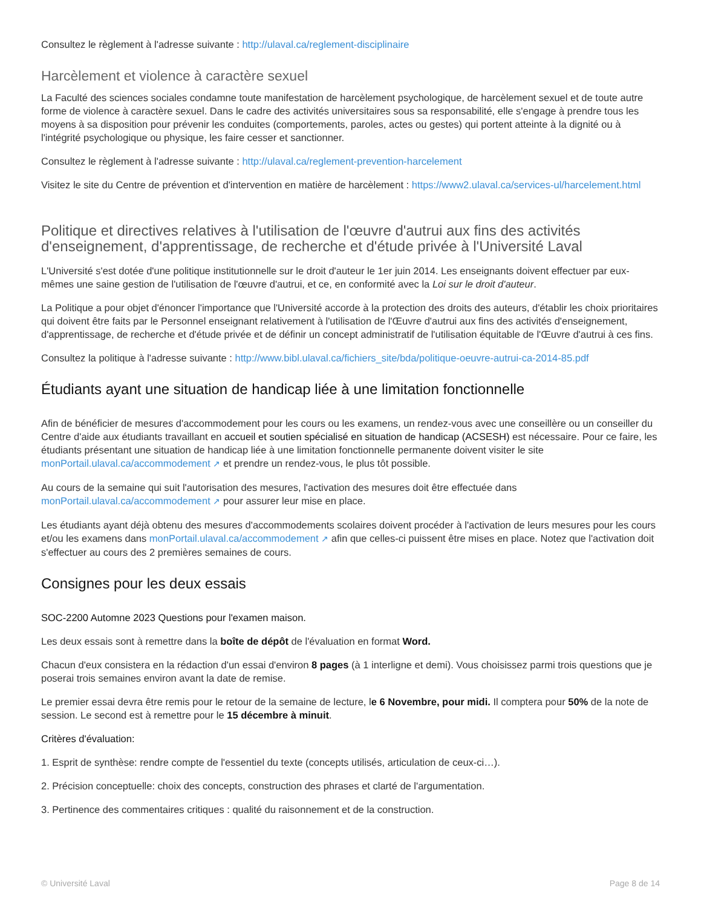Consultez le règlement à l'adresse suivante : http://ulaval.ca/reglement-disciplinaire
Harcèlement et violence à caractère sexuel
La Faculté des sciences sociales condamne toute manifestation de harcèlement psychologique, de harcèlement sexuel et de toute autre forme de violence à caractère sexuel. Dans le cadre des activités universitaires sous sa responsabilité, elle s'engage à prendre tous les moyens à sa disposition pour prévenir les conduites (comportements, paroles, actes ou gestes) qui portent atteinte à la dignité ou à l'intégrité psychologique ou physique, les faire cesser et sanctionner.
Consultez le règlement à l'adresse suivante : http://ulaval.ca/reglement-prevention-harcelement
Visitez le site du Centre de prévention et d'intervention en matière de harcèlement : https://www2.ulaval.ca/services-ul/harcelement.html
Politique et directives relatives à l'utilisation de l'œuvre d'autrui aux fins des activités d'enseignement, d'apprentissage, de recherche et d'étude privée à l'Université Laval
L'Université s'est dotée d'une politique institutionnelle sur le droit d'auteur le 1er juin 2014. Les enseignants doivent effectuer par eux-mêmes une saine gestion de l'utilisation de l'œuvre d'autrui, et ce, en conformité avec la Loi sur le droit d'auteur.
La Politique a pour objet d'énoncer l'importance que l'Université accorde à la protection des droits des auteurs, d'établir les choix prioritaires qui doivent être faits par le Personnel enseignant relativement à l'utilisation de l'Œuvre d'autrui aux fins des activités d'enseignement, d'apprentissage, de recherche et d'étude privée et de définir un concept administratif de l'utilisation équitable de l'Œuvre d'autrui à ces fins.
Consultez la politique à l'adresse suivante : http://www.bibl.ulaval.ca/fichiers_site/bda/politique-oeuvre-autrui-ca-2014-85.pdf
Étudiants ayant une situation de handicap liée à une limitation fonctionnelle
Afin de bénéficier de mesures d'accommodement pour les cours ou les examens, un rendez-vous avec une conseillère ou un conseiller du Centre d'aide aux étudiants travaillant en accueil et soutien spécialisé en situation de handicap (ACSESH) est nécessaire. Pour ce faire, les étudiants présentant une situation de handicap liée à une limitation fonctionnelle permanente doivent visiter le site monPortail.ulaval.ca/accommodement ↗ et prendre un rendez-vous, le plus tôt possible.
Au cours de la semaine qui suit l'autorisation des mesures, l'activation des mesures doit être effectuée dans monPortail.ulaval.ca/accommodement ↗ pour assurer leur mise en place.
Les étudiants ayant déjà obtenu des mesures d'accommodements scolaires doivent procéder à l'activation de leurs mesures pour les cours et/ou les examens dans monPortail.ulaval.ca/accommodement ↗ afin que celles-ci puissent être mises en place. Notez que l'activation doit s'effectuer au cours des 2 premières semaines de cours.
Consignes pour les deux essais
SOC-2200 Automne 2023 Questions pour l'examen maison.
Les deux essais sont à remettre dans la boîte de dépôt de l'évaluation en format Word.
Chacun d'eux consistera en la rédaction d'un essai d'environ 8 pages (à 1 interligne et demi). Vous choisissez parmi trois questions que je poserai trois semaines environ avant la date de remise.
Le premier essai devra être remis pour le retour de la semaine de lecture, le 6 Novembre, pour midi. Il comptera pour 50% de la note de session. Le second est à remettre pour le 15 décembre à minuit.
Critères d'évaluation:
1. Esprit de synthèse: rendre compte de l'essentiel du texte (concepts utilisés, articulation de ceux-ci…).
2. Précision conceptuelle: choix des concepts, construction des phrases et clarté de l'argumentation.
3. Pertinence des commentaires critiques : qualité du raisonnement et de la construction.
© Université Laval Page 8 de 14